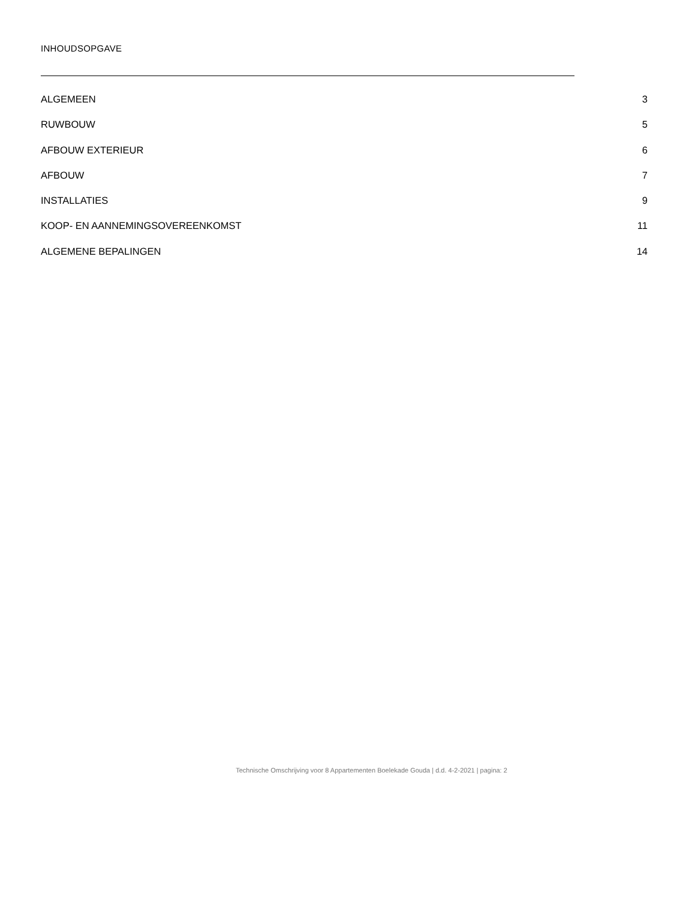INHOUDSOPGAVE
ALGEMEEN 3
RUWBOUW 5
AFBOUW EXTERIEUR 6
AFBOUW 7
INSTALLATIES 9
KOOP- EN AANNEMINGSOVEREENKOMST 11
ALGEMENE BEPALINGEN 14
Technische Omschrijving voor 8 Appartementen Boelekade Gouda | d.d. 4-2-2021 | pagina: 2